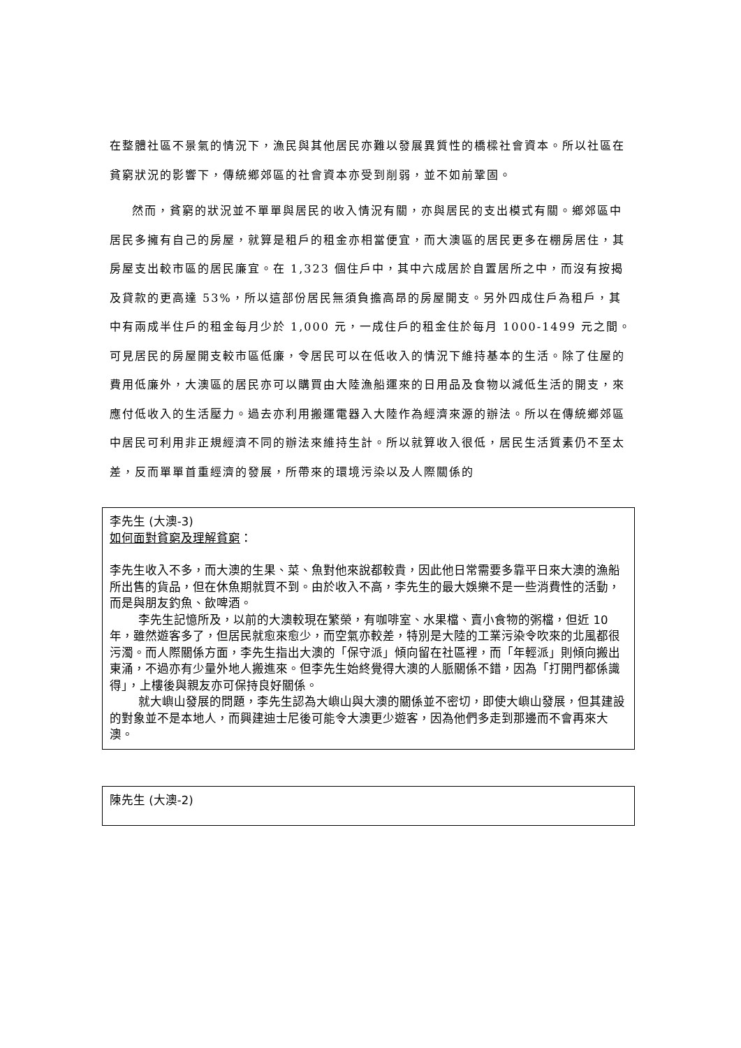在整體社區不景氣的情況下，漁民與其他居民亦難以發展異質性的橋樑社會資本。所以社區在貧窮狀況的影響下，傳統鄉郊區的社會資本亦受到削弱，並不如前鞏固。
然而，貧窮的狀況並不單單與居民的收入情況有關，亦與居民的支出模式有關。鄉郊區中居民多擁有自己的房屋，就算是租戶的租金亦相當便宜，而大澳區的居民更多在棚房居住，其房屋支出較市區的居民廉宜。在 1,323 個住戶中，其中六成居於自置居所之中，而沒有按揭及貸款的更高達 53%，所以這部份居民無須負擔高昂的房屋開支。另外四成住戶為租戶，其中有兩成半住戶的租金每月少於 1,000 元，一成住戶的租金住於每月 1000-1499 元之間。可見居民的房屋開支較市區低廉，令居民可以在低收入的情況下維持基本的生活。除了住屋的費用低廉外，大澳區的居民亦可以購買由大陸漁船運來的日用品及食物以減低生活的開支，來應付低收入的生活壓力。過去亦利用搬運電器入大陸作為經濟來源的辦法。所以在傳統鄉郊區中居民可利用非正規經濟不同的辦法來維持生計。所以就算收入很低，居民生活質素仍不至太差，反而單單首重經濟的發展，所帶來的環境污染以及人際關係的
李先生 (大澳-3)
如何面對貧窮及理解貧窮：
李先生收入不多，而大澳的生果、菜、魚對他來說都較貴，因此他日常需要多靠平日來大澳的漁船所出售的貨品，但在休魚期就買不到。由於收入不高，李先生的最大娛樂不是一些消費性的活動，而是與朋友釣魚、飲啤酒。
李先生記憶所及，以前的大澳較現在繁榮，有咖啡室、水果檔、賣小食物的粥檔，但近 10 年，雖然遊客多了，但居民就愈來愈少，而空氣亦較差，特別是大陸的工業污染令吹來的北風都很污濁。而人際關係方面，李先生指出大澳的「保守派」傾向留在社區裡，而「年輕派」則傾向搬出東涌，不過亦有少量外地人搬進來。但李先生始終覺得大澳的人脈關係不錯，因為「打開門都係識得」，上樓後與親友亦可保持良好關係。
就大嶼山發展的問題，李先生認為大嶼山與大澳的關係並不密切，即使大嶼山發展，但其建設的對象並不是本地人，而興建迪士尼後可能令大澳更少遊客，因為他們多走到那邊而不會再來大澳。
陳先生 (大澳-2)